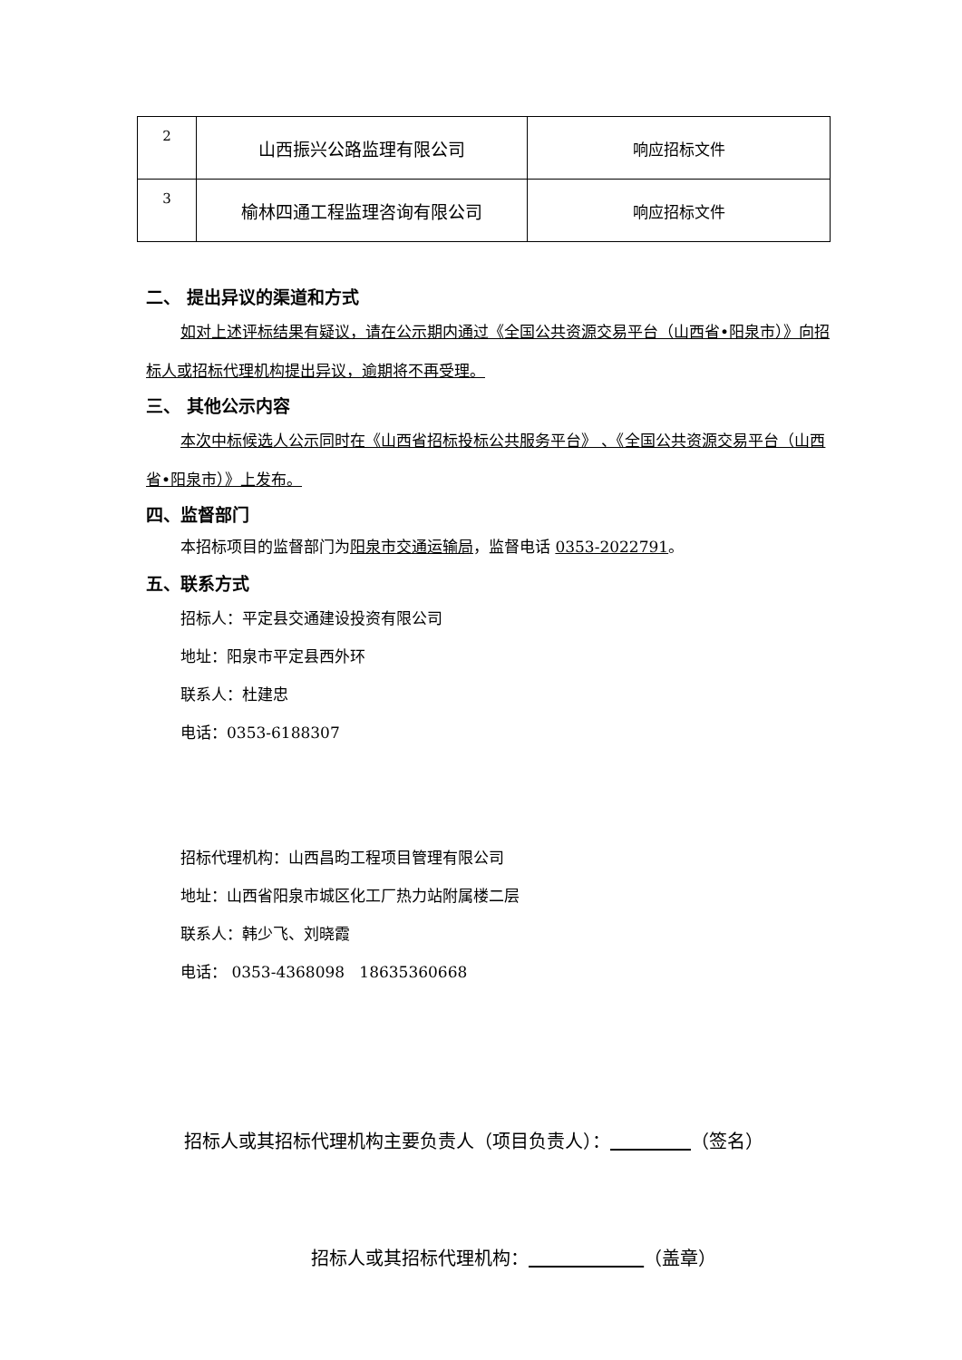| 2 | 山西振兴公路监理有限公司 | 响应招标文件 |
| 3 | 榆林四通工程监理咨询有限公司 | 响应招标文件 |
二、 提出异议的渠道和方式
如对上述评标结果有疑议，请在公示期内通过《全国公共资源交易平台（山西省•阳泉市）》向招标人或招标代理机构提出异议，逾期将不再受理。
三、 其他公示内容
本次中标候选人公示同时在《山西省招标投标公共服务平台》 、《全国公共资源交易平台（山西省•阳泉市）》上发布。
四、监督部门
本招标项目的监督部门为阳泉市交通运输局，监督电话 0353-2022791。
五、联系方式
招标人：平定县交通建设投资有限公司
地址：阳泉市平定县西外环
联系人：杜建忠
电话：0353-6188307
招标代理机构：山西昌昀工程项目管理有限公司
地址：山西省阳泉市城区化工厂热力站附属楼二层
联系人：韩少飞、刘晓霞
电话： 0353-4368098 18635360668
招标人或其招标代理机构主要负责人（项目负责人）： （签名）
招标人或其招标代理机构： （盖章）